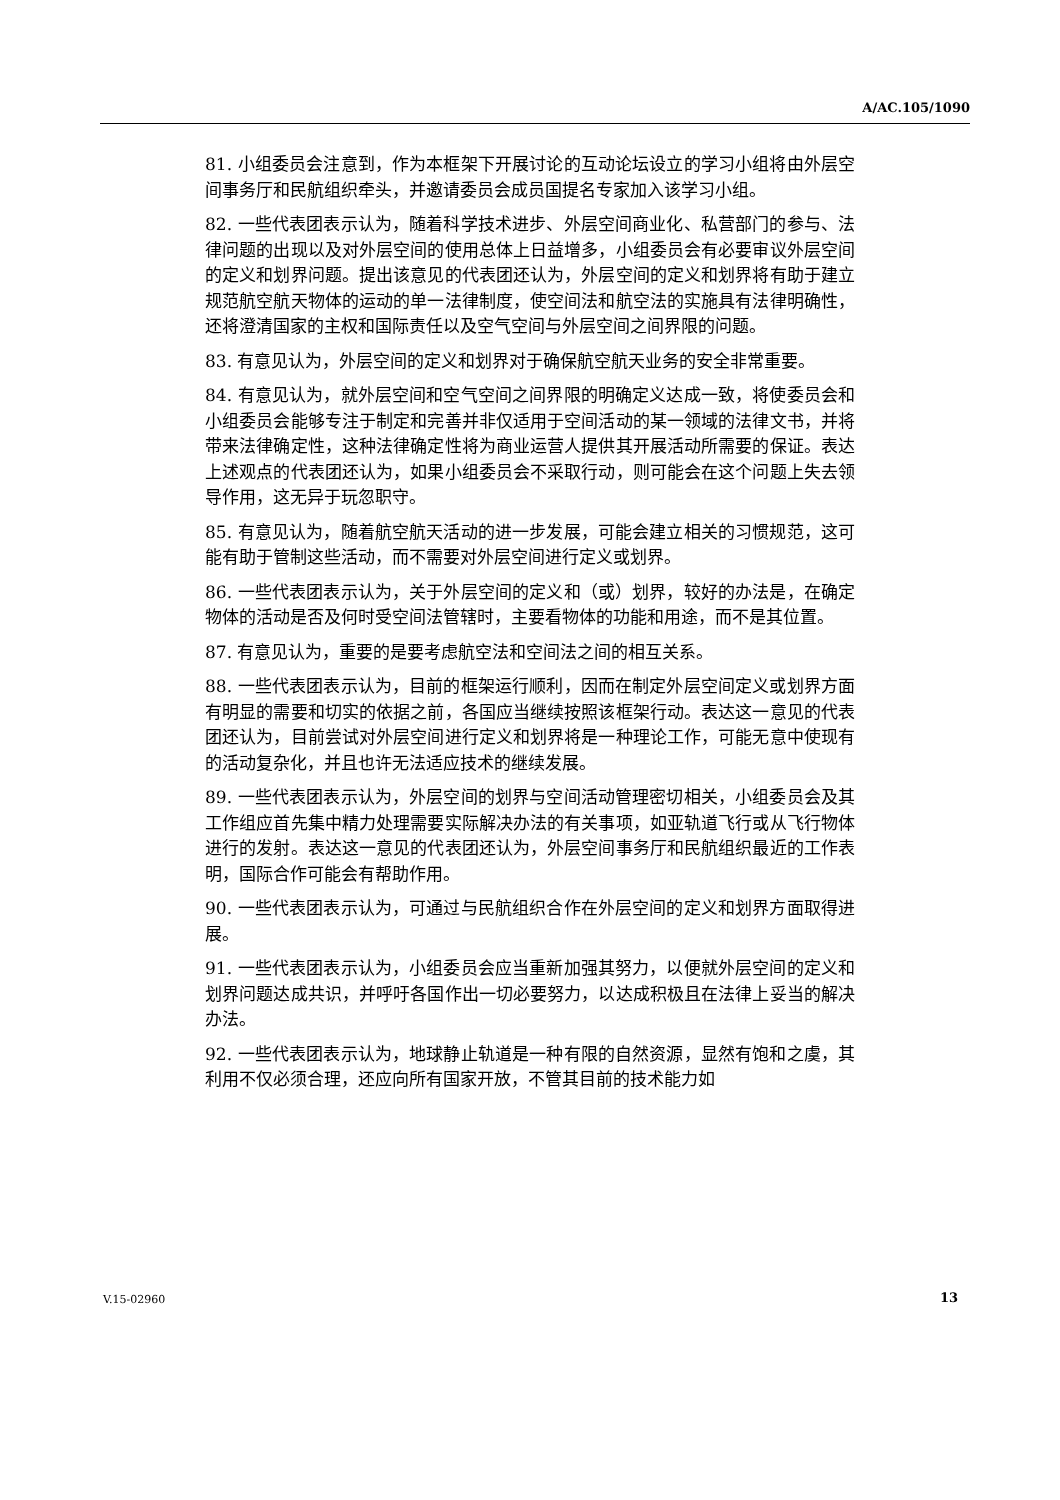A/AC.105/1090
81. 小组委员会注意到，作为本框架下开展讨论的互动论坛设立的学习小组将由外层空间事务厅和民航组织牵头，并邀请委员会成员国提名专家加入该学习小组。
82. 一些代表团表示认为，随着科学技术进步、外层空间商业化、私营部门的参与、法律问题的出现以及对外层空间的使用总体上日益增多，小组委员会有必要审议外层空间的定义和划界问题。提出该意见的代表团还认为，外层空间的定义和划界将有助于建立规范航空航天物体的运动的单一法律制度，使空间法和航空法的实施具有法律明确性，还将澄清国家的主权和国际责任以及空气空间与外层空间之间界限的问题。
83. 有意见认为，外层空间的定义和划界对于确保航空航天业务的安全非常重要。
84. 有意见认为，就外层空间和空气空间之间界限的明确定义达成一致，将使委员会和小组委员会能够专注于制定和完善并非仅适用于空间活动的某一领域的法律文书，并将带来法律确定性，这种法律确定性将为商业运营人提供其开展活动所需要的保证。表达上述观点的代表团还认为，如果小组委员会不采取行动，则可能会在这个问题上失去领导作用，这无异于玩忽职守。
85. 有意见认为，随着航空航天活动的进一步发展，可能会建立相关的习惯规范，这可能有助于管制这些活动，而不需要对外层空间进行定义或划界。
86. 一些代表团表示认为，关于外层空间的定义和（或）划界，较好的办法是，在确定物体的活动是否及何时受空间法管辖时，主要看物体的功能和用途，而不是其位置。
87. 有意见认为，重要的是要考虑航空法和空间法之间的相互关系。
88. 一些代表团表示认为，目前的框架运行顺利，因而在制定外层空间定义或划界方面有明显的需要和切实的依据之前，各国应当继续按照该框架行动。表达这一意见的代表团还认为，目前尝试对外层空间进行定义和划界将是一种理论工作，可能无意中使现有的活动复杂化，并且也许无法适应技术的继续发展。
89. 一些代表团表示认为，外层空间的划界与空间活动管理密切相关，小组委员会及其工作组应首先集中精力处理需要实际解决办法的有关事项，如亚轨道飞行或从飞行物体进行的发射。表达这一意见的代表团还认为，外层空间事务厅和民航组织最近的工作表明，国际合作可能会有帮助作用。
90. 一些代表团表示认为，可通过与民航组织合作在外层空间的定义和划界方面取得进展。
91. 一些代表团表示认为，小组委员会应当重新加强其努力，以便就外层空间的定义和划界问题达成共识，并呼吁各国作出一切必要努力，以达成积极且在法律上妥当的解决办法。
92. 一些代表团表示认为，地球静止轨道是一种有限的自然资源，显然有饱和之虞，其利用不仅必须合理，还应向所有国家开放，不管其目前的技术能力如
V.15-02960 13